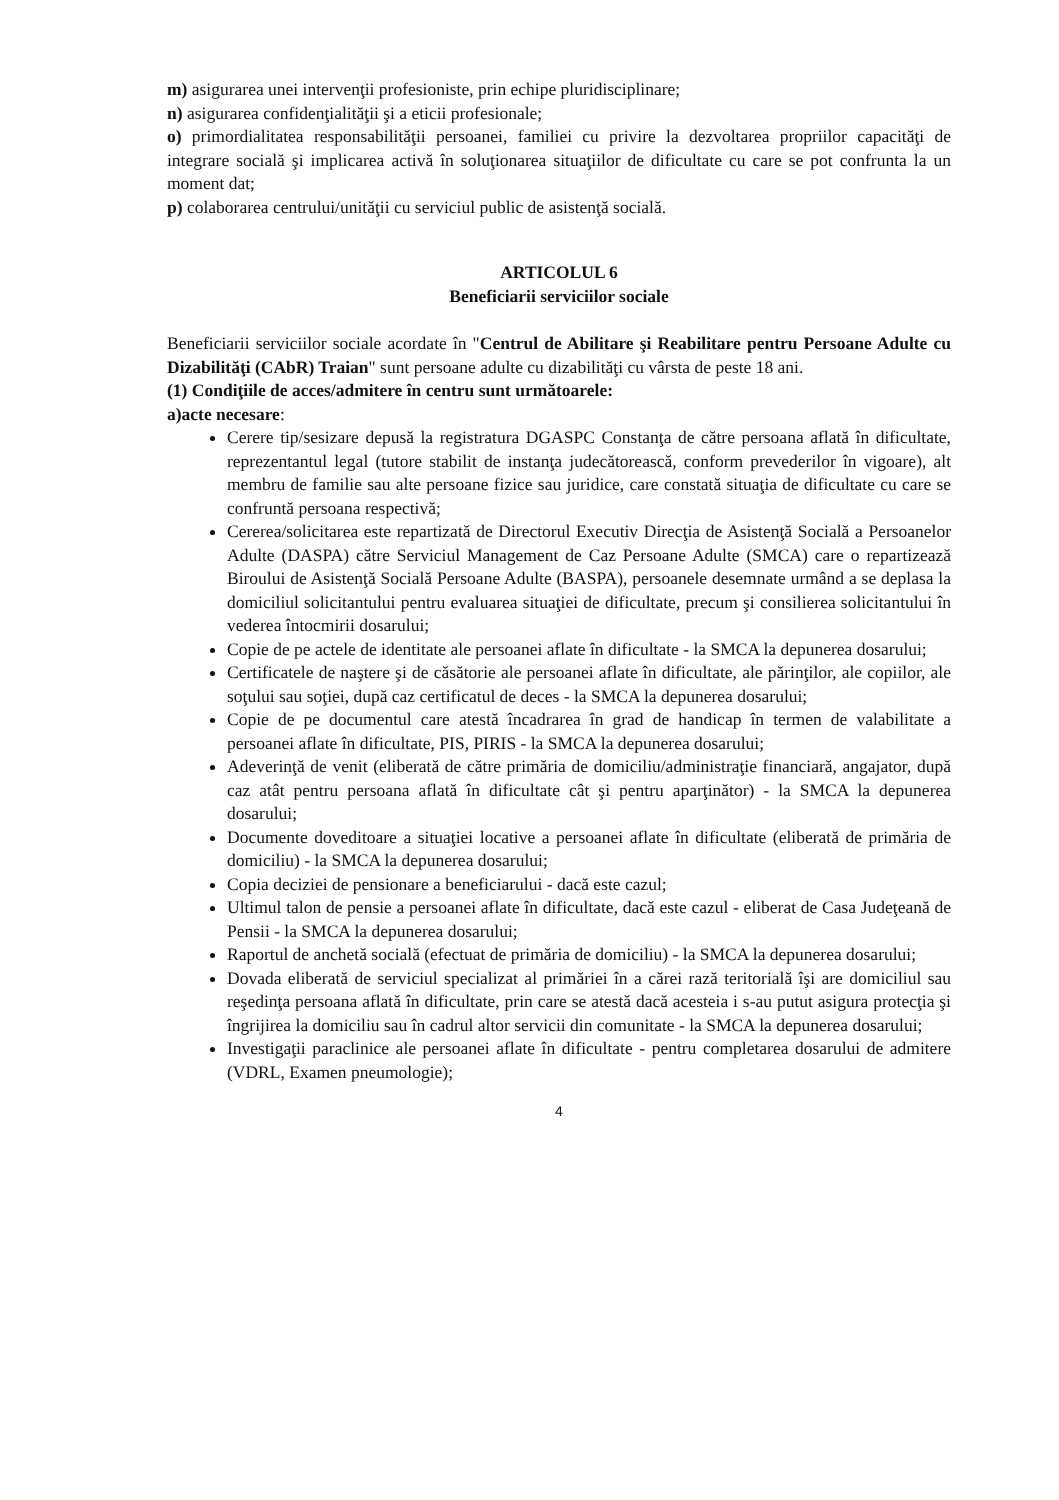m) asigurarea unei intervenţii profesioniste, prin echipe pluridisciplinare;
n) asigurarea confidenţialităţii şi a eticii profesionale;
o) primordialitatea responsabilităţii persoanei, familiei cu privire la dezvoltarea propriilor capacităţi de integrare socială şi implicarea activă în soluţionarea situaţiilor de dificultate cu care se pot confrunta la un moment dat;
p) colaborarea centrului/unităţii cu serviciul public de asistenţă socială.
ARTICOLUL 6
Beneficiarii serviciilor sociale
Beneficiarii serviciilor sociale acordate în "Centrul de Abilitare şi Reabilitare pentru Persoane Adulte cu Dizabilităţi (CAbR) Traian" sunt persoane adulte cu dizabilităţi cu vârsta de peste 18 ani.
(1) Condiţiile de acces/admitere în centru sunt următoarele:
a)acte necesare:
Cerere tip/sesizare depusă la registratura DGASPC Constanţa de către persoana aflată în dificultate, reprezentantul legal (tutore stabilit de instanţa judecătorească, conform prevederilor în vigoare), alt membru de familie sau alte persoane fizice sau juridice, care constată situaţia de dificultate cu care se confruntă persoana respectivă;
Cererea/solicitarea este repartizată de Directorul Executiv Direcţia de Asistenţă Socială a Persoanelor Adulte (DASPA) către Serviciul Management de Caz Persoane Adulte (SMCA) care o repartizează Biroului de Asistenţă Socială Persoane Adulte (BASPA), persoanele desemnate urmând a se deplasa la domiciliul solicitantului pentru evaluarea situaţiei de dificultate, precum şi consilierea solicitantului în vederea întocmirii dosarului;
Copie de pe actele de identitate ale persoanei aflate în dificultate - la SMCA la depunerea dosarului;
Certificatele de naştere şi de căsătorie ale persoanei aflate în dificultate, ale părinţilor, ale copiilor, ale soţului sau soţiei, după caz certificatul de deces - la SMCA la depunerea dosarului;
Copie de pe documentul care atestă încadrarea în grad de handicap în termen de valabilitate a persoanei aflate în dificultate, PIS, PIRIS - la SMCA la depunerea dosarului;
Adeverinţă de venit (eliberată de către primăria de domiciliu/administraţie financiară, angajator, după caz atât pentru persoana aflată în dificultate cât şi pentru aparţinător) - la SMCA la depunerea dosarului;
Documente doveditoare a situaţiei locative a persoanei aflate în dificultate (eliberată de primăria de domiciliu) - la SMCA la depunerea dosarului;
Copia deciziei de pensionare a beneficiarului - dacă este cazul;
Ultimul talon de pensie a persoanei aflate în dificultate, dacă este cazul - eliberat de Casa Judeţeană de Pensii - la SMCA la depunerea dosarului;
Raportul de anchetă socială (efectuat de primăria de domiciliu) - la SMCA la depunerea dosarului;
Dovada eliberată de serviciul specializat al primăriei în a cărei rază teritorială îşi are domiciliul sau reşedinţa persoana aflată în dificultate, prin care se atestă dacă acesteia i s-au putut asigura protecţia şi îngrijirea la domiciliu sau în cadrul altor servicii din comunitate - la SMCA la depunerea dosarului;
Investigaţii paraclinice ale persoanei aflate în dificultate - pentru completarea dosarului de admitere (VDRL, Examen pneumologie);
4